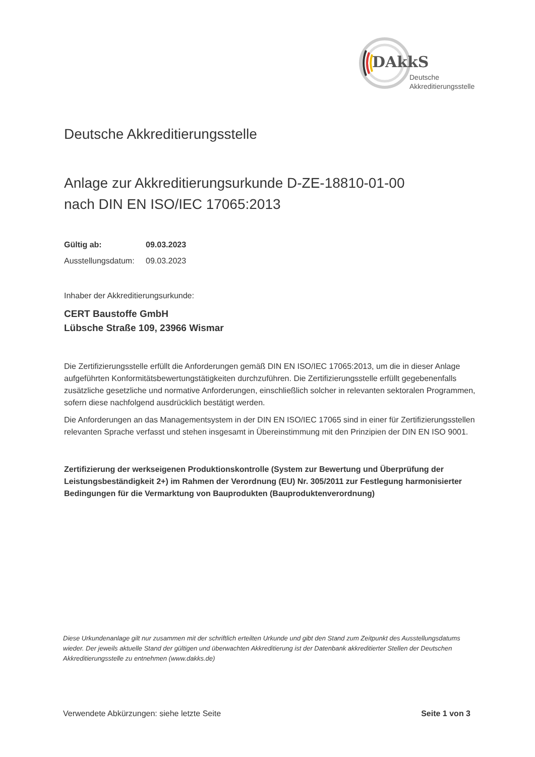DAkkS
Deutsche
Akkreditierungsstelle
Deutsche Akkreditierungsstelle
Anlage zur Akkreditierungsurkunde D-ZE-18810-01-00
nach DIN EN ISO/IEC 17065:2013
Gültig ab: 09.03.2023
Ausstellungsdatum: 09.03.2023
Inhaber der Akkreditierungsurkunde:
CERT Baustoffe GmbH
Lübsche Straße 109, 23966 Wismar
Die Zertifizierungsstelle erfüllt die Anforderungen gemäß DIN EN ISO/IEC 17065:2013, um die in dieser Anlage aufgeführten Konformitätsbewertungstätigkeiten durchzuführen. Die Zertifizierungsstelle erfüllt gegebenenfalls zusätzliche gesetzliche und normative Anforderungen, einschließlich solcher in relevanten sektoralen Programmen, sofern diese nachfolgend ausdrücklich bestätigt werden.
Die Anforderungen an das Managementsystem in der DIN EN ISO/IEC 17065 sind in einer für Zertifizierungsstellen relevanten Sprache verfasst und stehen insgesamt in Übereinstimmung mit den Prinzipien der DIN EN ISO 9001.
Zertifizierung der werkseigenen Produktionskontrolle (System zur Bewertung und Überprüfung der Leistungsbeständigkeit 2+) im Rahmen der Verordnung (EU) Nr. 305/2011 zur Festlegung harmonisierter Bedingungen für die Vermarktung von Bauprodukten (Bauproduktenverordnung)
Diese Urkundenanlage gilt nur zusammen mit der schriftlich erteilten Urkunde und gibt den Stand zum Zeitpunkt des Ausstellungsdatums wieder. Der jeweils aktuelle Stand der gültigen und überwachten Akkreditierung ist der Datenbank akkreditierter Stellen der Deutschen Akkreditierungsstelle zu entnehmen (www.dakks.de)
Verwendete Abkürzungen: siehe letzte Seite Seite 1 von 3